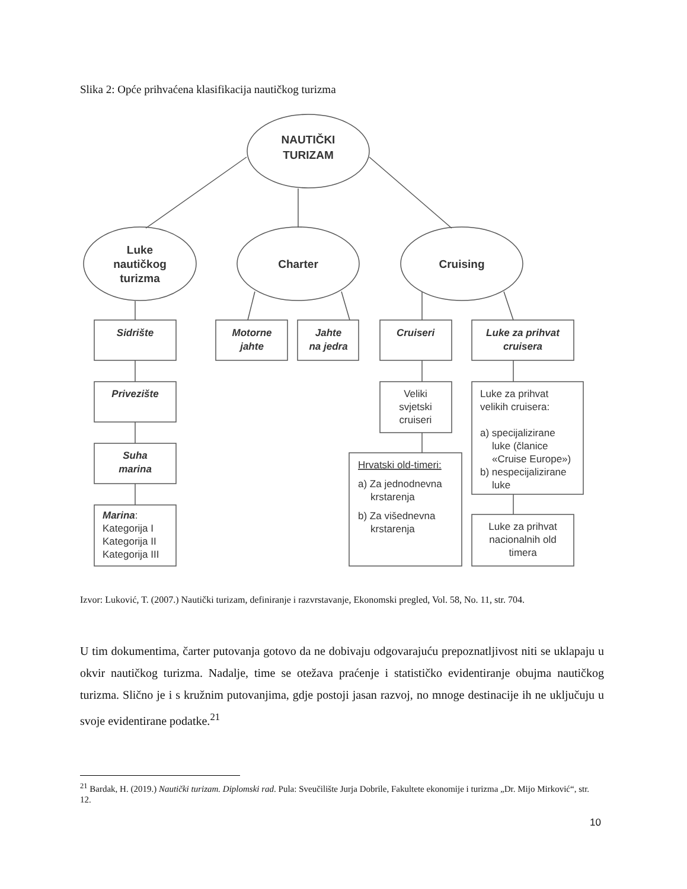Slika 2: Opće prihvaćena klasifikacija nautičkog turizma
NAUTIČKI
TURIZAM
Luke
nautičkog
turizma
Charter
Cruising
Sidrište
Motorne
jahte
Jahte
na jedra
Cruiseri
Luke za prihvat
cruisera
Privezište
Suha
marina
Marina:
Kategorija I
Kategorija II
Kategorija III
Veliki
svjetski
cruiseri
Hrvatski old-timeri:
a) Za jednodnevna
krstarenja
b) Za višednevna
krstarenja
Luke za prihvat
velikih cruisera:
a) specijalizirane
luke (članice
«Cruise Europe»)
b) nespecijalizirane
luke
Luke za prihvat
nacionalnih old
timera
Izvor: Luković, T. (2007.) Nautički turizam, definiranje i razvrstavanje, Ekonomski pregled, Vol. 58, No. 11, str. 704.
U tim dokumentima, čarter putovanja gotovo da ne dobivaju odgovarajuću prepoznatljivost niti se uklapaju u okvir nautičkog turizma. Nadalje, time se otežava praćenje i statističko evidentiranje obujma nautičkog turizma. Slično je i s kružnim putovanjima, gdje postoji jasan razvoj, no mnoge destinacije ih ne uključuju u svoje evidentirane podatke.<sup>21</sup>
<sup>21</sup> Bardak, H. (2019.) Nautički turizam. Diplomski rad. Pula: Sveučilište Jurja Dobrile, Fakultete ekonomije i turizma „Dr. Mijo Mirković“, str. 12.
10